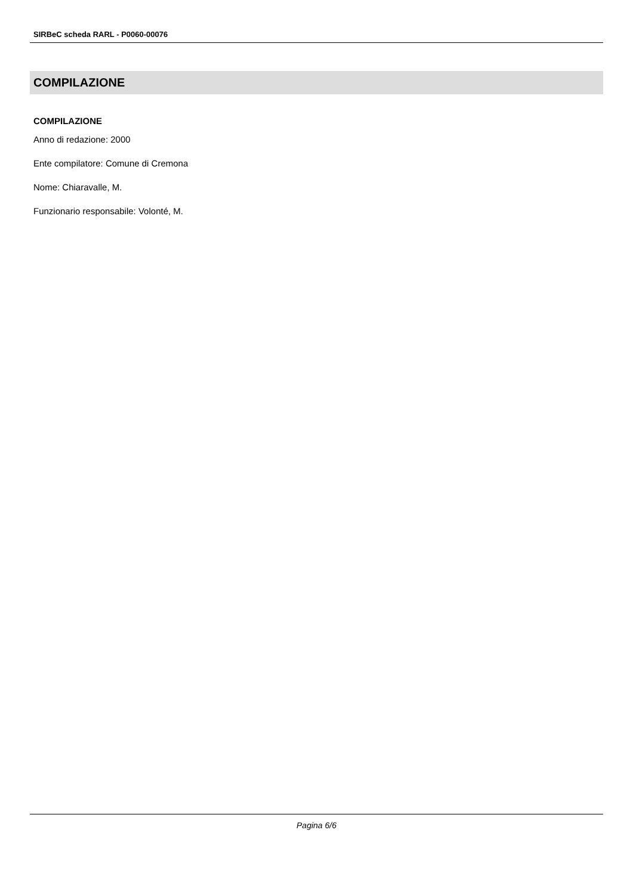SIRBeC scheda RARL - P0060-00076
COMPILAZIONE
COMPILAZIONE
Anno di redazione: 2000
Ente compilatore: Comune di Cremona
Nome: Chiaravalle, M.
Funzionario responsabile: Volonté, M.
Pagina 6/6